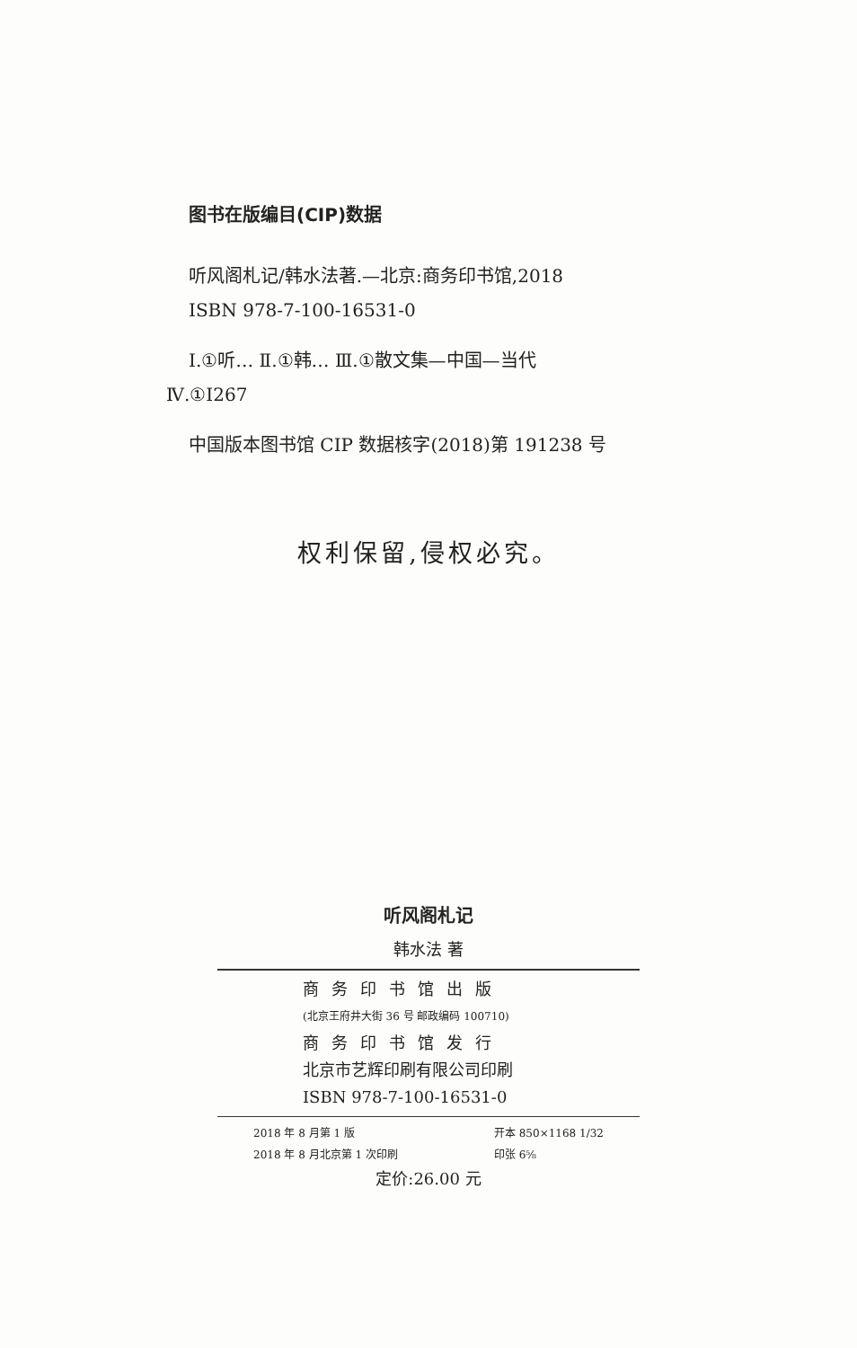图书在版编目(CIP)数据
听风阁札记/韩水法著.—北京:商务印书馆,2018
ISBN 978-7-100-16531-0
Ⅰ.①听… Ⅱ.①韩… Ⅲ.①散文集—中国—当代
Ⅳ.①I267
中国版本图书馆 CIP 数据核字(2018)第 191238 号
权利保留,侵权必究。
听风阁札记
韩水法 著
商务印书馆出版
(北京王府井大街 36 号 邮政编码 100710)
商务印书馆发行
北京市艺辉印刷有限公司印刷
ISBN 978-7-100-16531-0
2018 年 8 月第 1 版
2018 年 8 月北京第 1 次印刷
开本 850×1168 1/32
印张 6⅝
定价:26.00 元